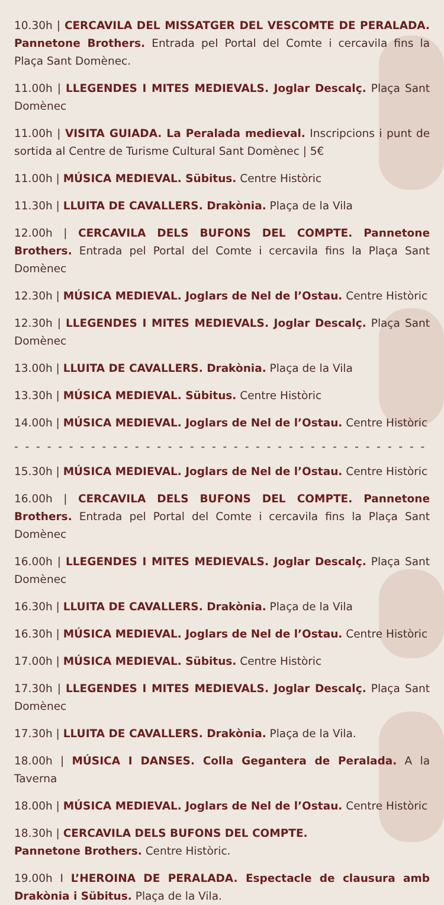10.30h | CERCAVILA DEL MISSATGER DEL VESCOMTE DE PERALADA. Pannetone Brothers. Entrada pel Portal del Comte i cercavila fins la Plaça Sant Domènec.
11.00h | LLEGENDES I MITES MEDIEVALS. Joglar Descalç. Plaça Sant Domènec
11.00h | VISITA GUIADA. La Peralada medieval. Inscripcions i punt de sortida al Centre de Turisme Cultural Sant Domènec | 5€
11.00h | MÚSICA MEDIEVAL. Sübitus. Centre Històric
11.30h | LLUITA DE CAVALLERS. Drakònia. Plaça de la Vila
12.00h | CERCAVILA DELS BUFONS DEL COMPTE. Pannetone Brothers. Entrada pel Portal del Comte i cercavila fins la Plaça Sant Domènec
12.30h | MÚSICA MEDIEVAL. Joglars de Nel de l’Ostau. Centre Històric
12.30h | LLEGENDES I MITES MEDIEVALS. Joglar Descalç. Plaça Sant Domènec
13.00h | LLUITA DE CAVALLERS. Drakònia. Plaça de la Vila
13.30h | MÚSICA MEDIEVAL. Sübitus. Centre Històric
14.00h | MÚSICA MEDIEVAL. Joglars de Nel de l’Ostau. Centre Històric
- - - - - - - - - - - - - - - - - - - - - - - - - - - - - - - - - - - - - - - - - - - - - - - - -
15.30h | MÚSICA MEDIEVAL. Joglars de Nel de l’Ostau. Centre Històric
16.00h | CERCAVILA DELS BUFONS DEL COMPTE. Pannetone Brothers. Entrada pel Portal del Comte i cercavila fins la Plaça Sant Domènec
16.00h | LLEGENDES I MITES MEDIEVALS. Joglar Descalç. Plaça Sant Domènec
16.30h | LLUITA DE CAVALLERS. Drakònia. Plaça de la Vila
16.30h | MÚSICA MEDIEVAL. Joglars de Nel de l’Ostau. Centre Històric
17.00h | MÚSICA MEDIEVAL. Sübitus. Centre Històric
17.30h | LLEGENDES I MITES MEDIEVALS. Joglar Descalç. Plaça Sant Domènec
17.30h | LLUITA DE CAVALLERS. Drakònia. Plaça de la Vila.
18.00h | MÚSICA I DANSES. Colla Gegantera de Peralada. A la Taverna
18.00h | MÚSICA MEDIEVAL. Joglars de Nel de l’Ostau. Centre Històric
18.30h | CERCAVILA DELS BUFONS DEL COMPTE.
Pannetone Brothers. Centre Històric.
19.00h I L’HEROINA DE PERALADA. Espectacle de clausura amb Drakònia i Sübitus. Plaça de la Vila.